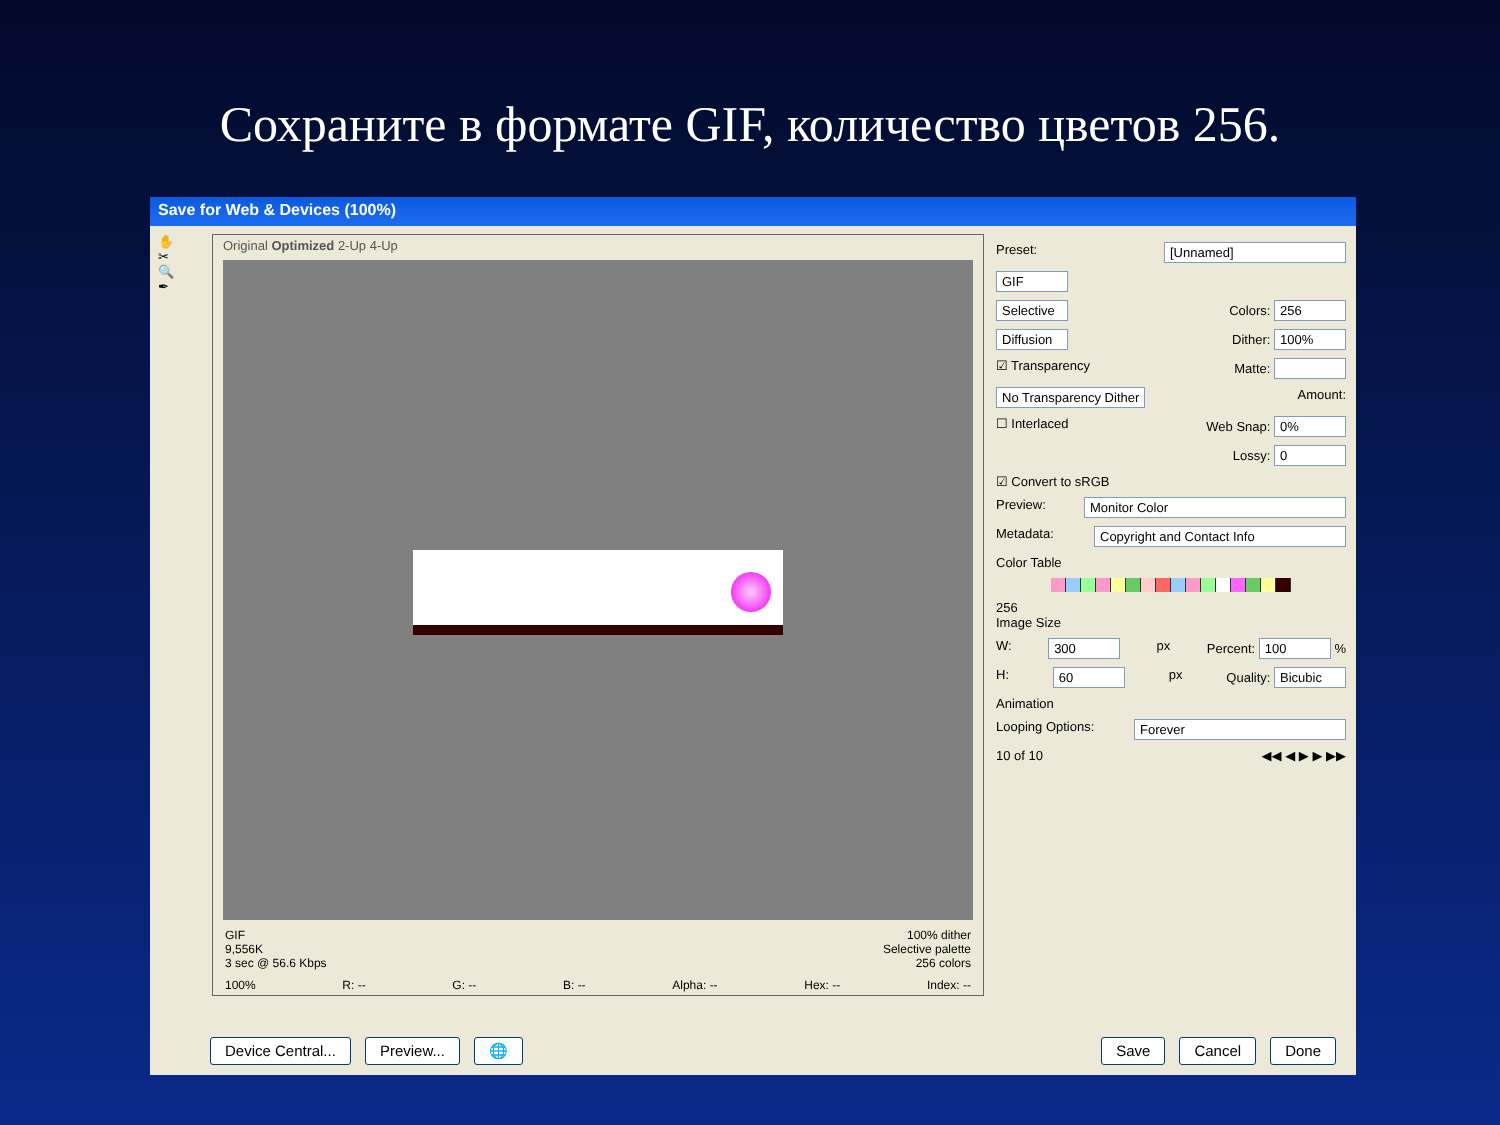Сохраните в формате GIF, количество цветов 256.
Save for Web & Devices (100%)
✋
✂
🔍
✒
Original Optimized 2-Up 4-Up
GIF
9,556K
3 sec @ 56.6 Kbps
100% dither
Selective palette
256 colors
100% R: -- G: -- B: -- Alpha: -- Hex: -- Index: --
Preset: [Unnamed]
GIF
Selective Colors: 256
Diffusion Dither: 100%
☑ Transparency Matte:
No Transparency Dither Amount:
☐ Interlaced Web Snap: 0%
Lossy: 0
☑ Convert to sRGB
Preview: Monitor Color
Metadata: Copyright and Contact Info
Color Table
256
Image Size
W: 300 px Percent: 100 %
H: 60 px Quality: Bicubic
Animation
Looping Options: Forever
10 of 10 ◀◀ ◀ ▶ ▶ ▶▶
Device Central... Preview... 🌐 Save Cancel Done